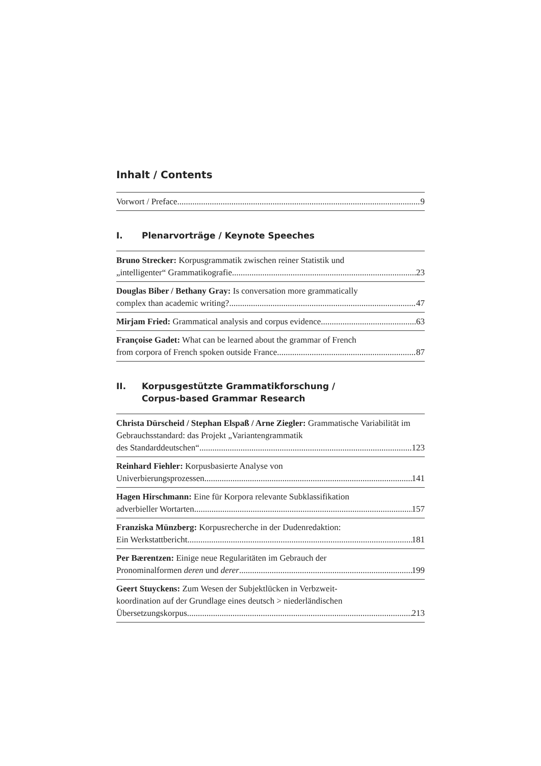Inhalt / Contents
Vorwort / Preface 9
I. Plenarvorträge / Keynote Speeches
Bruno Strecker: Korpusgrammatik zwischen reiner Statistik und
„intelligenter“ Grammatikografie 23
Douglas Biber / Bethany Gray: Is conversation more grammatically
complex than academic writing? 47
Mirjam Fried: Grammatical analysis and corpus evidence 63
Françoise Gadet: What can be learned about the grammar of French
from corpora of French spoken outside France 87
II. Korpusgestützte Grammatikforschung /
Corpus-based Grammar Research
Christa Dürscheid / Stephan Elspaß / Arne Ziegler: Grammatische Variabilität im Gebrauchsstandard: das Projekt „Variantengrammatik
des Standarddeutschen“ 123
Reinhard Fiehler: Korpusbasierte Analyse von
Univerbierungsprozessen 141
Hagen Hirschmann: Eine für Korpora relevante Subklassifikation
adverbieller Wortarten 157
Franziska Münzberg: Korpusrecherche in der Dudenredaktion:
Ein Werkstattbericht 181
Per Bærentzen: Einige neue Regularitäten im Gebrauch der
Pronominalformen deren und derer 199
Geert Stuyckens: Zum Wesen der Subjektlücken in Verbzweit-
koordination auf der Grundlage eines deutsch > niederländischen
Übersetzungskorpus 213